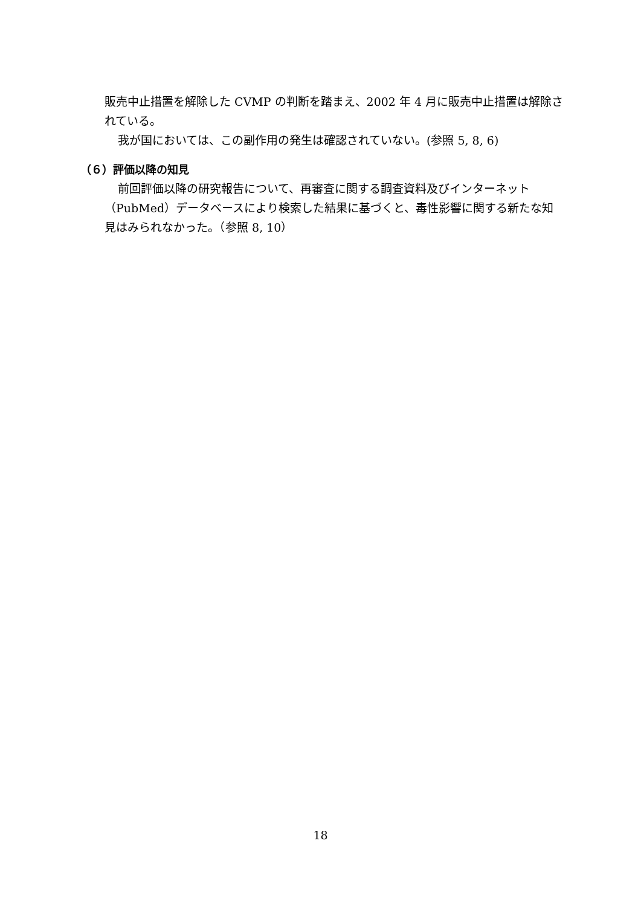販売中止措置を解除した CVMP の判断を踏まえ、2002 年 4 月に販売中止措置は解除されている。
我が国においては、この副作用の発生は確認されていない。(参照 5, 8, 6)
（６）評価以降の知見
前回評価以降の研究報告について、再審査に関する調査資料及びインターネット（PubMed）データベースにより検索した結果に基づくと、毒性影響に関する新たな知見はみられなかった。（参照 8, 10）
18